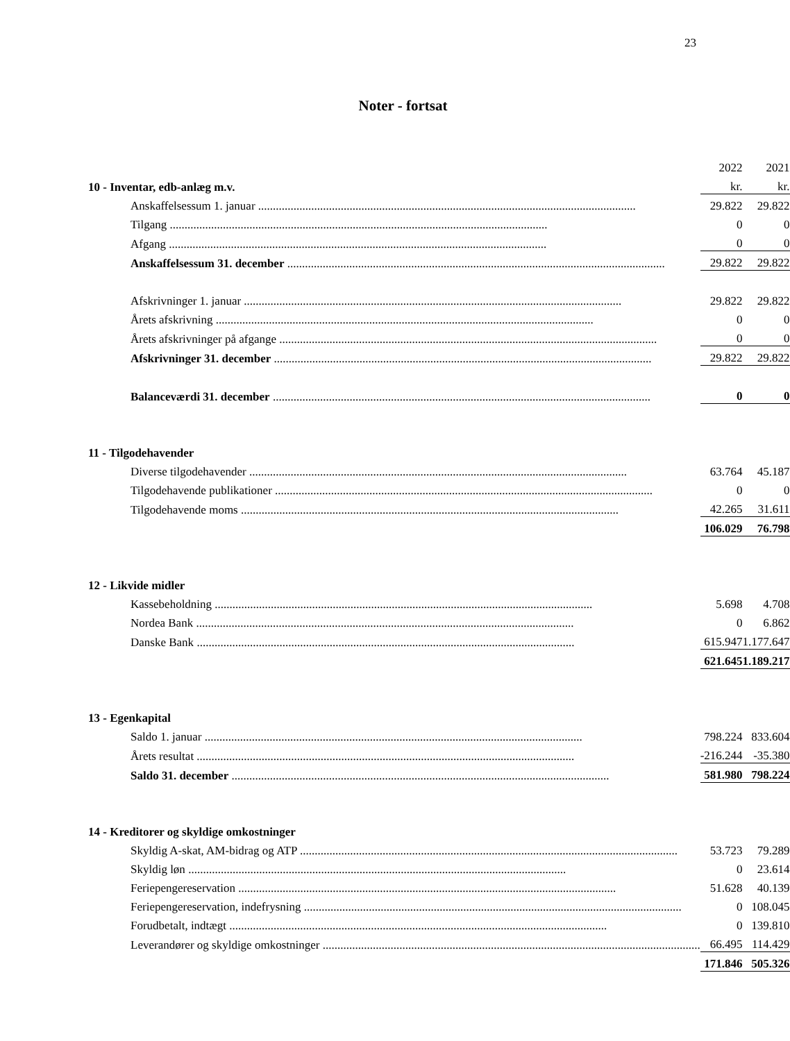23
Noter - fortsat
| | | 2022 | | 2021 |
| 10 - Inventar, edb-anlæg m.v. | | kr. | | kr. |
| Anskaffelsessum 1. januar | | 29.822 | | 29.822 |
| Tilgang | | 0 | | 0 |
| Afgang | | 0 | | 0 |
| Anskaffelsessum 31. december | | 29.822 | | 29.822 |
| Afskrivninger 1. januar | | 29.822 | | 29.822 |
| Årets afskrivning | | 0 | | 0 |
| Årets afskrivninger på afgange | | 0 | | 0 |
| Afskrivninger 31. december | | 29.822 | | 29.822 |
| Balanceværdi 31. december | | 0 | | 0 |
| 11 - Tilgodehavender | | | | |
| Diverse tilgodehavender | | 63.764 | | 45.187 |
| Tilgodehavende publikationer | | 0 | | 0 |
| Tilgodehavende moms | | 42.265 | | 31.611 |
| | | 106.029 | | 76.798 |
| 12 - Likvide midler | | | | |
| Kassebeholdning | | 5.698 | | 4.708 |
| Nordea Bank | | 0 | | 6.862 |
| Danske Bank | | 615.947 | | 1.177.647 |
| | | 621.645 | | 1.189.217 |
| 13 - Egenkapital | | | | |
| Saldo 1. januar | | 798.224 | | 833.604 |
| Årets resultat | | -216.244 | | -35.380 |
| Saldo 31. december | | 581.980 | | 798.224 |
| 14 - Kreditorer og skyldige omkostninger | | | | |
| Skyldig A-skat, AM-bidrag og ATP | | 53.723 | | 79.289 |
| Skyldig løn | | 0 | | 23.614 |
| Feriepengereservation | | 51.628 | | 40.139 |
| Feriepengereservation, indefrysning | | 0 | | 108.045 |
| Forudbetalt, indtægt | | 0 | | 139.810 |
| Leverandører og skyldige omkostninger | | 66.495 | | 114.429 |
| | | 171.846 | | 505.326 |